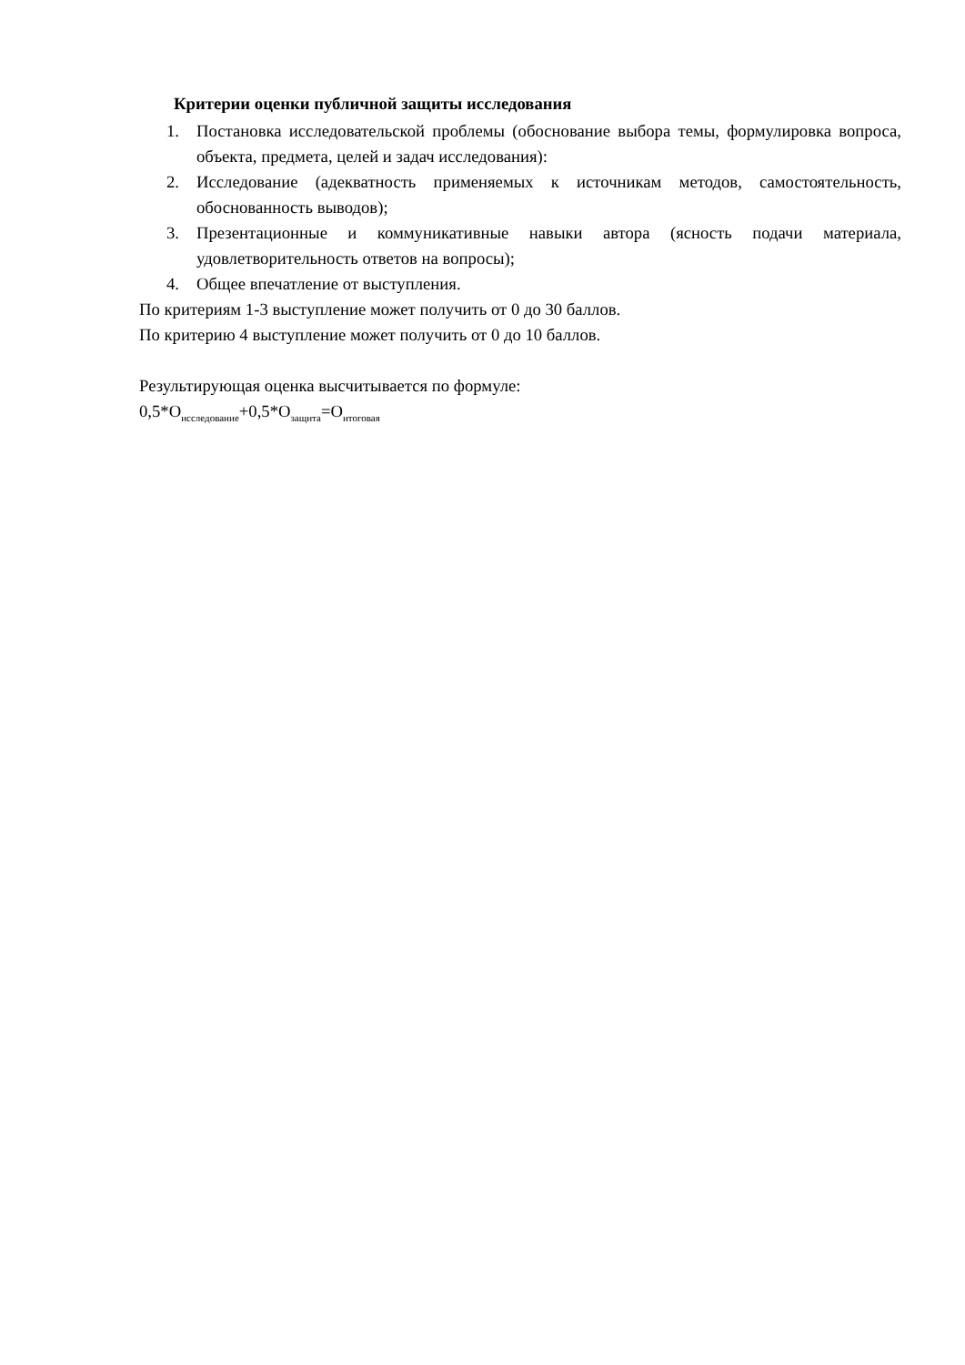Критерии оценки публичной защиты исследования
1. Постановка исследовательской проблемы (обоснование выбора темы, формулировка вопроса, объекта, предмета, целей и задач исследования):
2. Исследование (адекватность применяемых к источникам методов, самостоятельность, обоснованность выводов);
3. Презентационные и коммуникативные навыки автора (ясность подачи материала, удовлетворительность ответов на вопросы);
4. Общее впечатление от выступления.
По критериям 1-3 выступление может получить от 0 до 30 баллов.
По критерию 4 выступление может получить от 0 до 10 баллов.
Результирующая оценка высчитывается по формуле:
0,5*О<sub>исследование</sub>+0,5*О<sub>защита</sub>=О<sub>итоговая</sub>